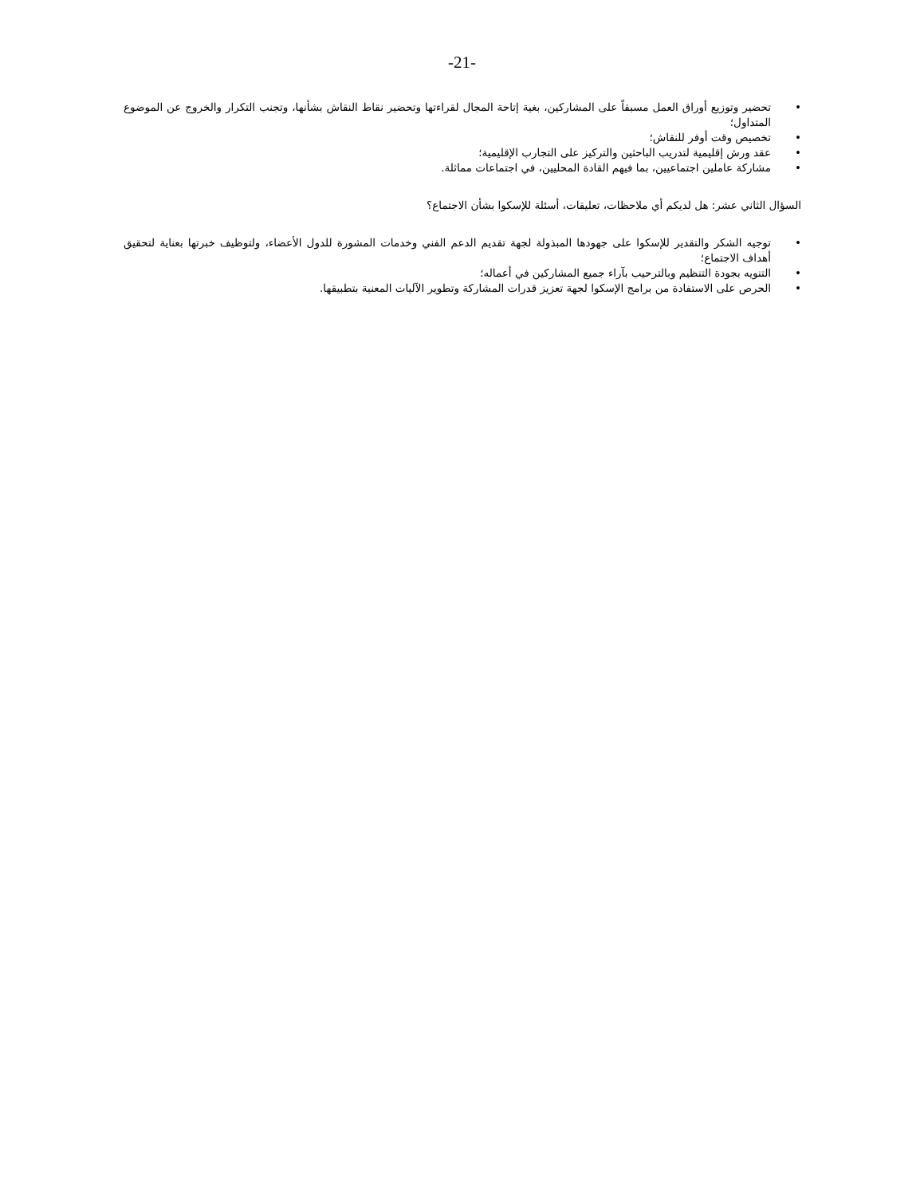-21-
• تحضير وتوزيع أوراق العمل مسبقاً على المشاركين، بغية إتاحة المجال لقراءتها وتحضير نقاط النقاش بشأنها، وتجنب التكرار والخروج عن الموضوع المتداول؛
• تخصيص وقت أوفر للنقاش؛
• عقد ورش إقليمية لتدريب الباحثين والتركيز على التجارب الإقليمية؛
• مشاركة عاملين اجتماعيين، بما فيهم القادة المحليين، في اجتماعات مماثلة.
السؤال الثاني عشر: هل لديكم أي ملاحظات، تعليقات، أسئلة للإسكوا بشأن الاجتماع؟
• توجيه الشكر والتقدير للإسكوا على جهودها المبذولة لجهة تقديم الدعم الفني وخدمات المشورة للدول الأعضاء، ولتوظيف خبرتها بعناية لتحقيق أهداف الاجتماع؛
• التنويه بجودة التنظيم وبالترحيب بآراء جميع المشاركين في أعماله؛
• الحرص على الاستفادة من برامج الإسكوا لجهة تعزيز قدرات المشاركة وتطوير الآليات المعنية بتطبيقها.